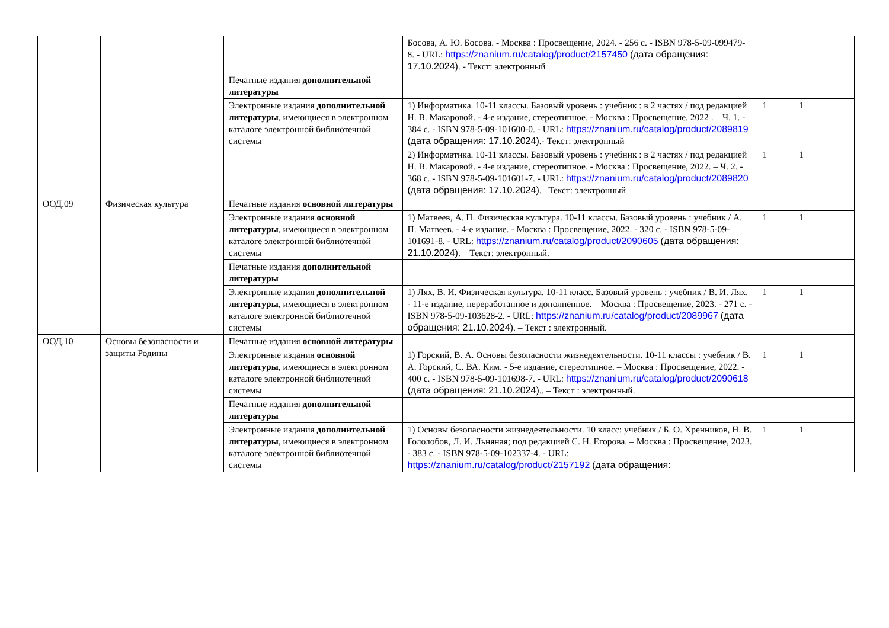| | | | Босова, А. Ю. Босова. - Москва : Просвещение, 2024. - 256 с. - ISBN 978-5-09-099479-8. - URL: https://znanium.ru/catalog/product/2157450 (дата обращения: 17.10.2024) . - Текст: электронный | | |
| | | Печатные издания дополнительной литературы | | | |
| | | Электронные издания дополнительной литературы , имеющиеся в электронном каталоге электронной библиотечной системы | 1) Информатика. 10-11 классы. Базовый уровень : учебник : в 2 частях / под редакцией Н. В. Макаровой. - 4-е издание, стереотипное. - Москва : Просвещение, 2022 . – Ч. 1. - 384 с. - ISBN 978-5-09-101600-0. - URL: https://znanium.ru/catalog/product/2089819 (дата обращения: 17.10.2024) .- Текст: электронный | 1 | 1 |
| | | | 2) Информатика. 10-11 классы. Базовый уровень : учебник : в 2 частях / под редакцией Н. В. Макаровой. - 4-е издание, стереотипное. - Москва : Просвещение, 2022. – Ч. 2. - 368 с. - ISBN 978-5-09-101601-7. - URL: https://znanium.ru/catalog/product/2089820 (дата обращения: 17.10.2024) .– Текст: электронный | 1 | 1 |
| ООД.09 | Физическая культура | Печатные издания основной литературы | | | |
| | | Электронные издания основной литературы , имеющиеся в электронном каталоге электронной библиотечной системы | 1) Матвеев, А. П. Физическая культура. 10-11 классы. Базовый уровень : учебник / А. П. Матвеев. - 4-е издание. - Москва : Просвещение, 2022. - 320 с. - ISBN 978-5-09-101691-8. - URL: https://znanium.ru/catalog/product/2090605 (дата обращения: 21.10.2024) . – Текст: электронный. | 1 | 1 |
| | | Печатные издания дополнительной литературы | | | |
| | | Электронные издания дополнительной литературы , имеющиеся в электронном каталоге электронной библиотечной системы | 1) Лях, В. И. Физическая культура. 10-11 класс. Базовый уровень : учебник / В. И. Лях. - 11-е издание, переработанное и дополненное. – Москва : Просвещение, 2023. - 271 с. - ISBN 978-5-09-103628-2. - URL: https://znanium.ru/catalog/product/2089967 (дата обращения: 21.10.2024) . – Текст : электронный. | 1 | 1 |
| ООД.10 | Основы безопасности и защиты Родины | Печатные издания основной литературы | | | |
| | | Электронные издания основной литературы , имеющиеся в электронном каталоге электронной библиотечной системы | 1) Горский, В. А. Основы безопасности жизнедеятельности. 10-11 классы : учебник / В. А. Горский, С. ВА. Ким. - 5-е издание, стереотипное. – Москва : Просвещение, 2022. - 400 с. - ISBN 978-5-09-101698-7. - URL: https://znanium.ru/catalog/product/2090618 (дата обращения: 21.10.2024) .. – Текст : электронный. | 1 | 1 |
| | | Печатные издания дополнительной литературы | | | |
| | | Электронные издания дополнительной литературы , имеющиеся в электронном каталоге электронной библиотечной системы | 1) Основы безопасности жизнедеятельности. 10 класс: учебник / Б. О. Хренников, Н. В. Гололобов, Л. И. Льняная; под редакцией С. Н. Егорова. – Москва : Просвещение, 2023. - 383 с. - ISBN 978-5-09-102337-4. - URL: https://znanium.ru/catalog/product/2157192 (дата обращения: | 1 | 1 |